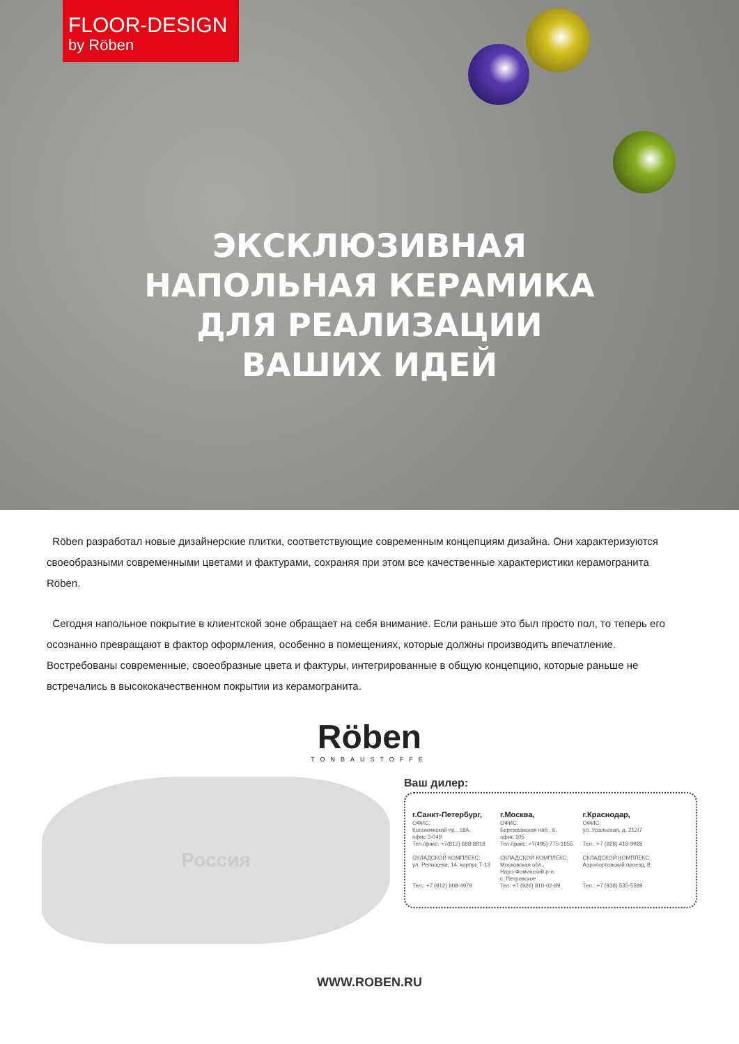FLOOR-DESIGN
by Röben
ЭКСКЛЮЗИВНАЯ
НАПОЛЬНАЯ КЕРАМИКА
ДЛЯ РЕАЛИЗАЦИИ
ВАШИХ ИДЕЙ
Röben разработал новые дизайнерские плитки, соответствующие современным концепциям дизайна. Они характеризуются своеобразными современными цветами и фактурами, сохраняя при этом все качественные характеристики керамогранита Röben.
Сегодня напольное покрытие в клиентской зоне обращает на себя внимание. Если раньше это был просто пол, то теперь его осознанно превращают в фактор оформления, особенно в помещениях, которые должны производить впечатление. Востребованы современные, своеобразные цвета и фактуры, интегрированные в общую концепцию, которые раньше не встречались в высококачественном покрытии из керамогранита.
Röben
TONBAUSTOFFE
Россия
Ваш дилер:
г.Санкт-Петербург,
ОФИС:
Коломяжский пр., 18А,
офис 3-049
Тел./факс: +7(812) 688-8818
СКЛАДСКОЙ КОМПЛЕКС:
ул. Репищева, 14, корпус Т-13
Тел.: +7 (812) 908-4979
г.Москва,
ОФИС:
Бережковская наб., 6,
офис 105
Тел./факс: +7(495) 775-1655
СКЛАДСКОЙ КОМПЛЕКС:
Московская обл.,
Наро-Фоминский р-н,
с. Петровское
Тел: +7 (926) 810-02-89
г.Краснодар,
ОФИС:
ул. Уральская, д. 212/7
Тел.: +7 (928) 418-9928
СКЛАДСКОЙ КОМПЛЕКС:
Аэропортовский проезд, 8
Тел.: +7 (938) 535-5589
WWW.ROBEN.RU